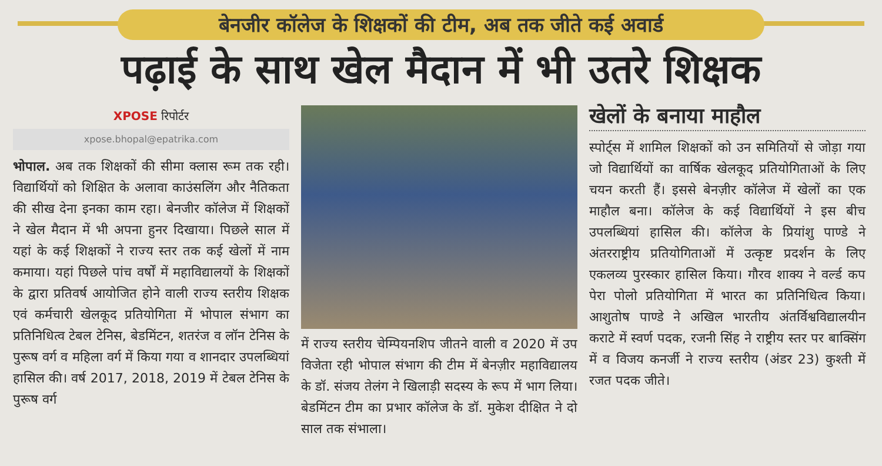बेनजीर कॉलेज के शिक्षकों की टीम, अब तक जीते कई अवार्ड
पढ़ाई के साथ खेल मैदान में भी उतरे शिक्षक
XPOSE रिपोर्टर
xpose.bhopal@epatrika.com
भोपाल. अब तक शिक्षकों की सीमा क्लास रूम तक रही। विद्यार्थियों को शिक्षित के अलावा काउंसलिंग और नैतिकता की सीख देना इनका काम रहा। बेनजीर कॉलेज में शिक्षकों ने खेल मैदान में भी अपना हुनर दिखाया। पिछले साल में यहां के कई शिक्षकों ने राज्य स्तर तक कई खेलों में नाम कमाया। यहां पिछले पांच वर्षों में महाविद्यालयों के शिक्षकों के द्वारा प्रतिवर्ष आयोजित होने वाली राज्य स्तरीय शिक्षक एवं कर्मचारी खेलकूद प्रतियोगिता में भोपाल संभाग का प्रतिनिधित्व टेबल टेनिस, बेडमिंटन, शतरंज व लॉन टेनिस के पुरूष वर्ग व महिला वर्ग में किया गया व शानदार उपलब्धियां हासिल की। वर्ष 2017, 2018, 2019 में टेबल टेनिस के पुरूष वर्ग
में राज्य स्तरीय चेम्पियनशिप जीतने वाली व 2020 में उप विजेता रही भोपाल संभाग की टीम में बेनज़ीर महाविद्यालय के डॉ. संजय तेलंग ने खिलाड़ी सदस्य के रूप में भाग लिया। बेडमिंटन टीम का प्रभार कॉलेज के डॉ. मुकेश दीक्षित ने दो साल तक संभाला।
खेलों के बनाया माहौल
स्पोर्ट्स में शामिल शिक्षकों को उन समितियों से जोड़ा गया जो विद्यार्थियों का वार्षिक खेलकूद प्रतियोगिताओं के लिए चयन करती हैं। इससे बेनज़ीर कॉलेज में खेलों का एक माहौल बना। कॉलेज के कई विद्यार्थियों ने इस बीच उपलब्धियां हासिल की। कॉलेज के प्रियांशु पाण्डे ने अंतरराष्ट्रीय प्रतियोगिताओं में उत्कृष्ट प्रदर्शन के लिए एकलव्य पुरस्कार हासिल किया। गौरव शाक्य ने वर्ल्ड कप पेरा पोलो प्रतियोगिता में भारत का प्रतिनिधित्व किया। आशुतोष पाण्डे ने अखिल भारतीय अंतर्विश्वविद्यालयीन कराटे में स्वर्ण पदक, रजनी सिंह ने राष्ट्रीय स्तर पर बाक्सिंग में व विजय कनर्जी ने राज्य स्तरीय (अंडर 23) कुश्ती में रजत पदक जीते।